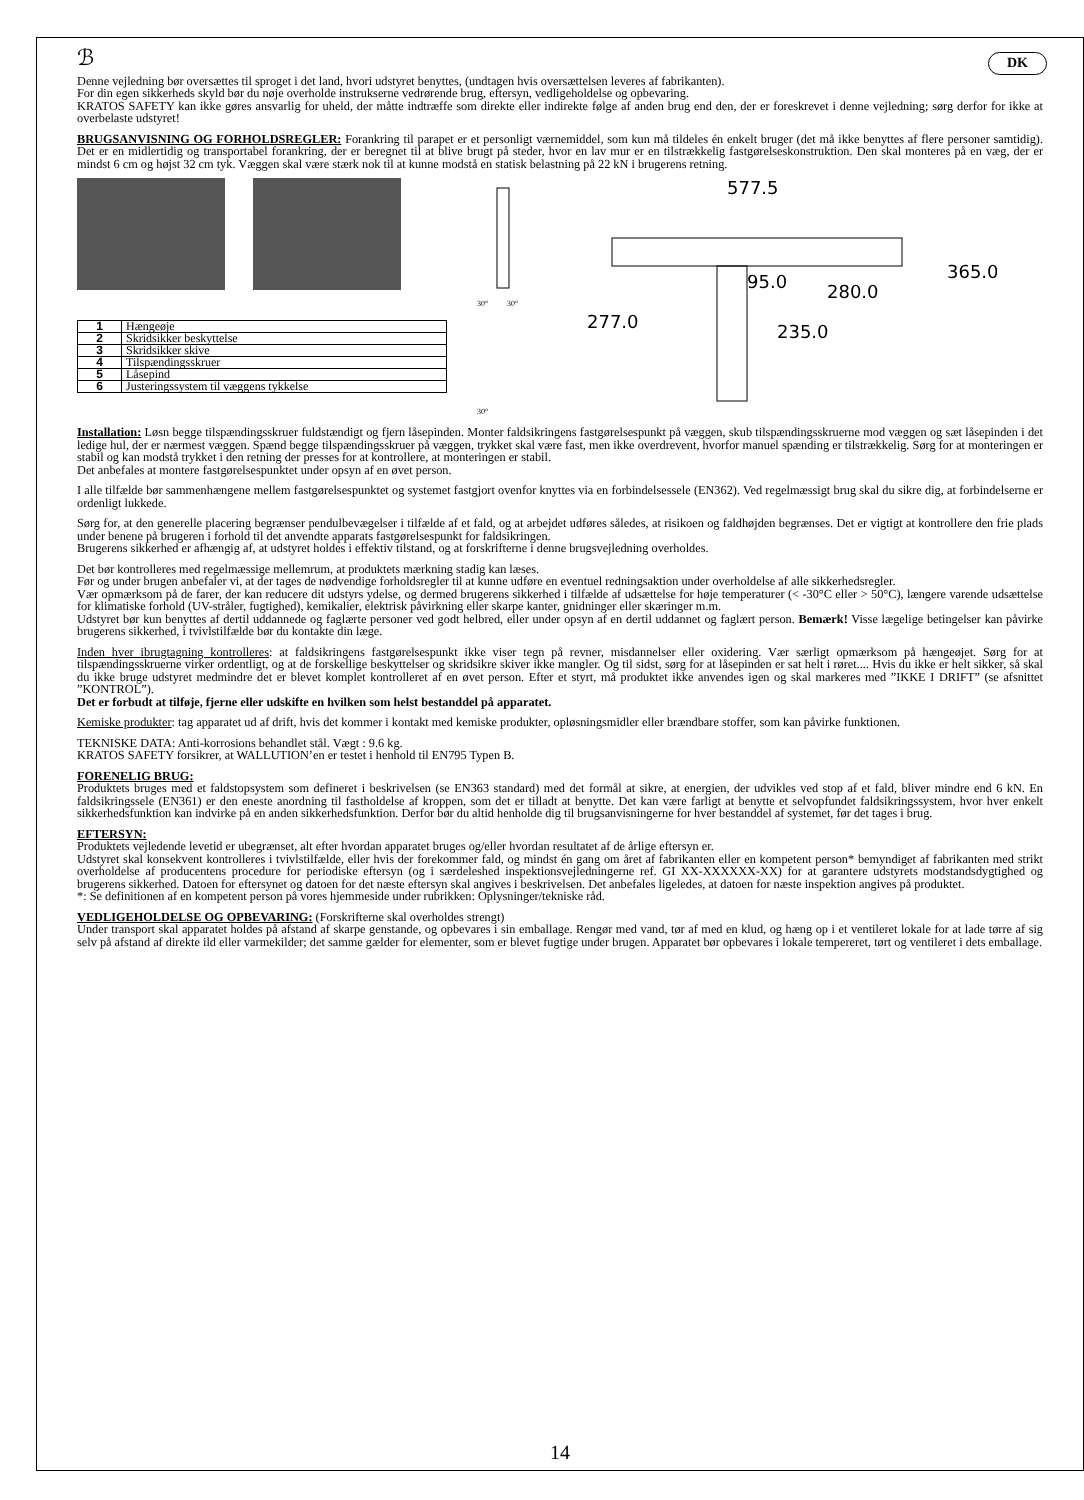ℬ DK
Denne vejledning bør oversættes til sproget i det land, hvori udstyret benyttes, (undtagen hvis oversættelsen leveres af fabrikanten).
For din egen sikkerheds skyld bør du nøje overholde instrukserne vedrørende brug, eftersyn, vedligeholdelse og opbevaring.
KRATOS SAFETY kan ikke gøres ansvarlig for uheld, der måtte indtræffe som direkte eller indirekte følge af anden brug end den, der er foreskrevet i denne vejledning; sørg derfor for ikke at overbelaste udstyret!
BRUGSANVISNING OG FORHOLDSREGLER: Forankring til parapet er et personligt værnemiddel, som kun må tildeles én enkelt bruger (det må ikke benyttes af flere personer samtidig). Det er en midlertidig og transportabel forankring, der er beregnet til at blive brugt på steder, hvor en lav mur er en tilstrækkelig fastgørelseskonstruktion. Den skal monteres på en væg, der er mindst 6 cm og højst 32 cm tyk. Væggen skal være stærk nok til at kunne modstå en statisk belastning på 22 kN i brugerens retning.
| 1 | Hængeøje |
| 2 | Skridsikker beskyttelse |
| 3 | Skridsikker skive |
| 4 | Tilspændingsskruer |
| 5 | Låsepind |
| 6 | Justeringssystem til væggens tykkelse |
30°
30°
30°
577.5
95.0
280.0
365.0
277.0
235.0
Installation: Løsn begge tilspændingsskruer fuldstændigt og fjern låsepinden. Monter faldsikringens fastgørelsespunkt på væggen, skub tilspændingsskruerne mod væggen og sæt låsepinden i det ledige hul, der er nærmest væggen. Spænd begge tilspændingsskruer på væggen, trykket skal være fast, men ikke overdrevent, hvorfor manuel spænding er tilstrækkelig. Sørg for at monteringen er stabil og kan modstå trykket i den retning der presses for at kontrollere, at monteringen er stabil.
Det anbefales at montere fastgørelsespunktet under opsyn af en øvet person.
I alle tilfælde bør sammenhængene mellem fastgørelsespunktet og systemet fastgjort ovenfor knyttes via en forbindelsessele (EN362). Ved regelmæssigt brug skal du sikre dig, at forbindelserne er ordenligt lukkede.
Sørg for, at den generelle placering begrænser pendulbevægelser i tilfælde af et fald, og at arbejdet udføres således, at risikoen og faldhøjden begrænses. Det er vigtigt at kontrollere den frie plads under benene på brugeren i forhold til det anvendte apparats fastgørelsespunkt for faldsikringen.
Brugerens sikkerhed er afhængig af, at udstyret holdes i effektiv tilstand, og at forskrifterne i denne brugsvejledning overholdes.
Det bør kontrolleres med regelmæssige mellemrum, at produktets mærkning stadig kan læses.
Før og under brugen anbefaler vi, at der tages de nødvendige forholdsregler til at kunne udføre en eventuel redningsaktion under overholdelse af alle sikkerhedsregler.
Vær opmærksom på de farer, der kan reducere dit udstyrs ydelse, og dermed brugerens sikkerhed i tilfælde af udsættelse for høje temperaturer (< -30°C eller > 50°C), længere varende udsættelse for klimatiske forhold (UV-stråler, fugtighed), kemikalier, elektrisk påvirkning eller skarpe kanter, gnidninger eller skæringer m.m.
Udstyret bør kun benyttes af dertil uddannede og faglærte personer ved godt helbred, eller under opsyn af en dertil uddannet og faglært person. Bemærk! Visse lægelige betingelser kan påvirke brugerens sikkerhed, i tvivlstilfælde bør du kontakte din læge.
Inden hver ibrugtagning kontrolleres: at faldsikringens fastgørelsespunkt ikke viser tegn på revner, misdannelser eller oxidering. Vær særligt opmærksom på hængeøjet. Sørg for at tilspændingsskruerne virker ordentligt, og at de forskellige beskyttelser og skridsikre skiver ikke mangler. Og til sidst, sørg for at låsepinden er sat helt i røret.... Hvis du ikke er helt sikker, så skal du ikke bruge udstyret medmindre det er blevet komplet kontrolleret af en øvet person. Efter et styrt, må produktet ikke anvendes igen og skal markeres med ”IKKE I DRIFT” (se afsnittet ”KONTROL”).
Det er forbudt at tilføje, fjerne eller udskifte en hvilken som helst bestanddel på apparatet.
Kemiske produkter: tag apparatet ud af drift, hvis det kommer i kontakt med kemiske produkter, opløsningsmidler eller brændbare stoffer, som kan påvirke funktionen.
TEKNISKE DATA: Anti-korrosions behandlet stål. Vægt : 9.6 kg.
KRATOS SAFETY forsikrer, at WALLUTION’en er testet i henhold til EN795 Typen B.
FORENELIG BRUG:
Produktets bruges med et faldstopsystem som defineret i beskrivelsen (se EN363 standard) med det formål at sikre, at energien, der udvikles ved stop af et fald, bliver mindre end 6 kN. En faldsikringssele (EN361) er den eneste anordning til fastholdelse af kroppen, som det er tilladt at benytte. Det kan være farligt at benytte et selvopfundet faldsikringssystem, hvor hver enkelt sikkerhedsfunktion kan indvirke på en anden sikkerhedsfunktion. Derfor bør du altid henholde dig til brugsanvisningerne for hver bestanddel af systemet, før det tages i brug.
EFTERSYN:
Produktets vejledende levetid er ubegrænset, alt efter hvordan apparatet bruges og/eller hvordan resultatet af de årlige eftersyn er.
Udstyret skal konsekvent kontrolleres i tvivlstilfælde, eller hvis der forekommer fald, og mindst én gang om året af fabrikanten eller en kompetent person* bemyndiget af fabrikanten med strikt overholdelse af producentens procedure for periodiske eftersyn (og i særdeleshed inspektionsvejledningerne ref. GI XX-XXXXXX-XX) for at garantere udstyrets modstandsdygtighed og brugerens sikkerhed. Datoen for eftersynet og datoen for det næste eftersyn skal angives i beskrivelsen. Det anbefales ligeledes, at datoen for næste inspektion angives på produktet.
*: Se definitionen af en kompetent person på vores hjemmeside under rubrikken: Oplysninger/tekniske råd.
VEDLIGEHOLDELSE OG OPBEVARING: (Forskrifterne skal overholdes strengt)
Under transport skal apparatet holdes på afstand af skarpe genstande, og opbevares i sin emballage. Rengør med vand, tør af med en klud, og hæng op i et ventileret lokale for at lade tørre af sig selv på afstand af direkte ild eller varmekilder; det samme gælder for elementer, som er blevet fugtige under brugen. Apparatet bør opbevares i lokale tempereret, tørt og ventileret i dets emballage.
14